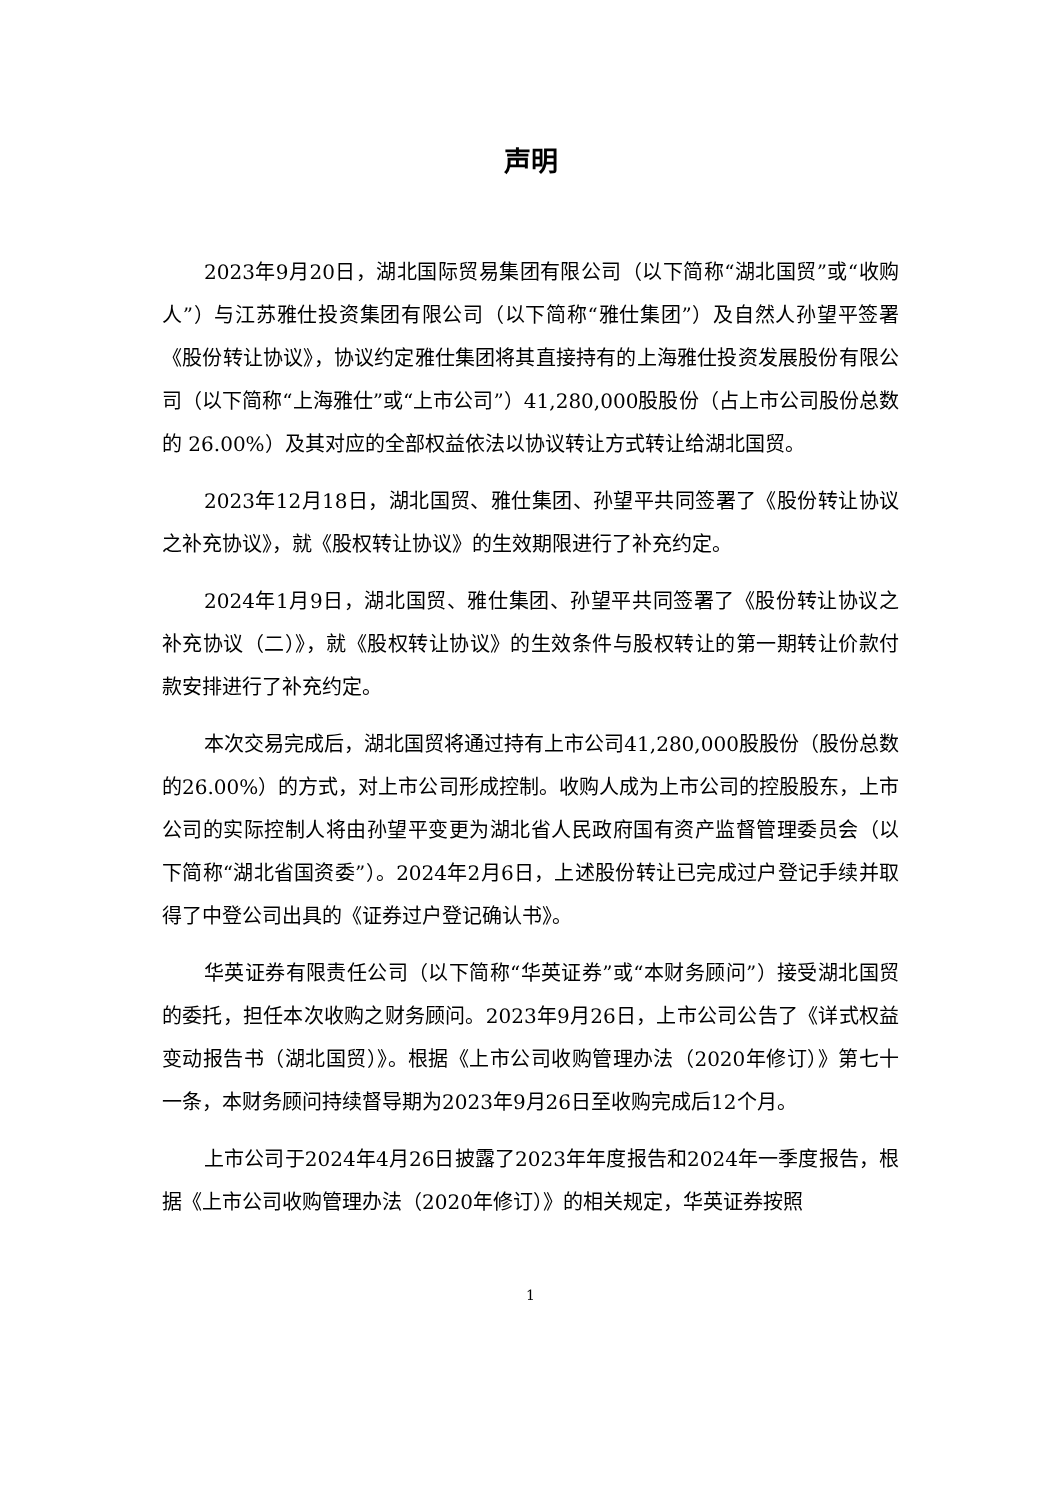声明
2023年9月20日，湖北国际贸易集团有限公司（以下简称“湖北国贸”或“收购人”）与江苏雅仕投资集团有限公司（以下简称“雅仕集团”）及自然人孙望平签署《股份转让协议》，协议约定雅仕集团将其直接持有的上海雅仕投资发展股份有限公司（以下简称“上海雅仕”或“上市公司”）41,280,000股股份（占上市公司股份总数的 26.00%）及其对应的全部权益依法以协议转让方式转让给湖北国贸。
2023年12月18日，湖北国贸、雅仕集团、孙望平共同签署了《股份转让协议之补充协议》，就《股权转让协议》的生效期限进行了补充约定。
2024年1月9日，湖北国贸、雅仕集团、孙望平共同签署了《股份转让协议之补充协议（二）》，就《股权转让协议》的生效条件与股权转让的第一期转让价款付款安排进行了补充约定。
本次交易完成后，湖北国贸将通过持有上市公司41,280,000股股份（股份总数的26.00%）的方式，对上市公司形成控制。收购人成为上市公司的控股股东，上市公司的实际控制人将由孙望平变更为湖北省人民政府国有资产监督管理委员会（以下简称“湖北省国资委”）。2024年2月6日，上述股份转让已完成过户登记手续并取得了中登公司出具的《证券过户登记确认书》。
华英证券有限责任公司（以下简称“华英证券”或“本财务顾问”）接受湖北国贸的委托，担任本次收购之财务顾问。2023年9月26日，上市公司公告了《详式权益变动报告书（湖北国贸）》。根据《上市公司收购管理办法（2020年修订）》第七十一条，本财务顾问持续督导期为2023年9月26日至收购完成后12个月。
上市公司于2024年4月26日披露了2023年年度报告和2024年一季度报告，根据《上市公司收购管理办法（2020年修订）》的相关规定，华英证券按照
1